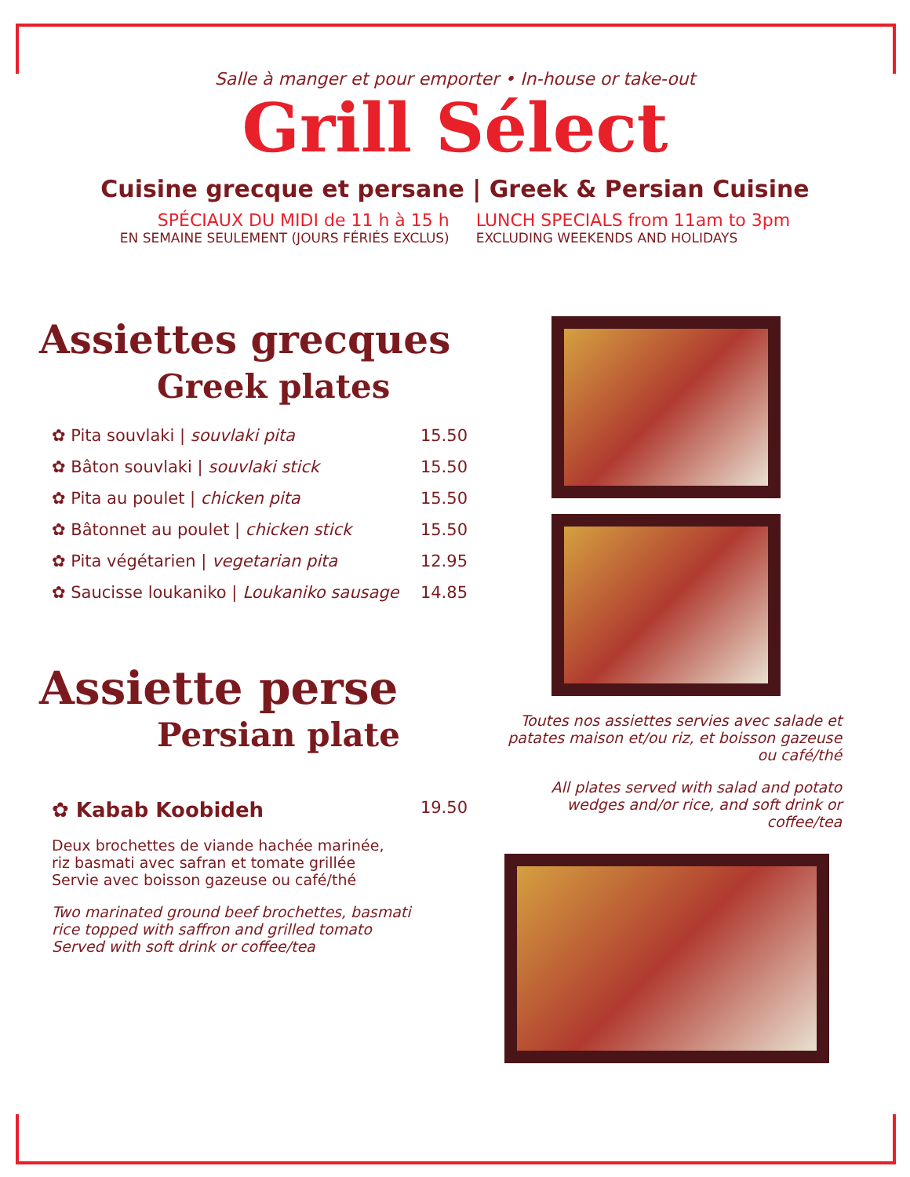Salle à manger et pour emporter • In-house or take-out
Grill Sélect
Cuisine grecque et persane | Greek & Persian Cuisine
SPÉCIAUX DU MIDI de 11 h à 15 h
EN SEMAINE SEULEMENT (JOURS FÉRIÉS EXCLUS)
LUNCH SPECIALS from 11am to 3pm
EXCLUDING WEEKENDS AND HOLIDAYS
Assiettes grecques
Greek plates
✿ Pita souvlaki | souvlaki pita 15.50
✿ Bâton souvlaki | souvlaki stick 15.50
✿ Pita au poulet | chicken pita 15.50
✿ Bâtonnet au poulet | chicken stick 15.50
✿ Pita végétarien | vegetarian pita 12.95
✿ Saucisse loukaniko | Loukaniko sausage 14.85
Assiette perse
Persian plate
✿ Kabab Koobideh 19.50
Deux brochettes de viande hachée marinée,
riz basmati avec safran et tomate grillée
Servie avec boisson gazeuse ou café/thé
Two marinated ground beef brochettes, basmati
rice topped with saffron and grilled tomato
Served with soft drink or coffee/tea
Toutes nos assiettes servies avec salade et patates maison et/ou riz, et boisson gazeuse ou café/thé
All plates served with salad and potato wedges and/or rice, and soft drink or coffee/tea